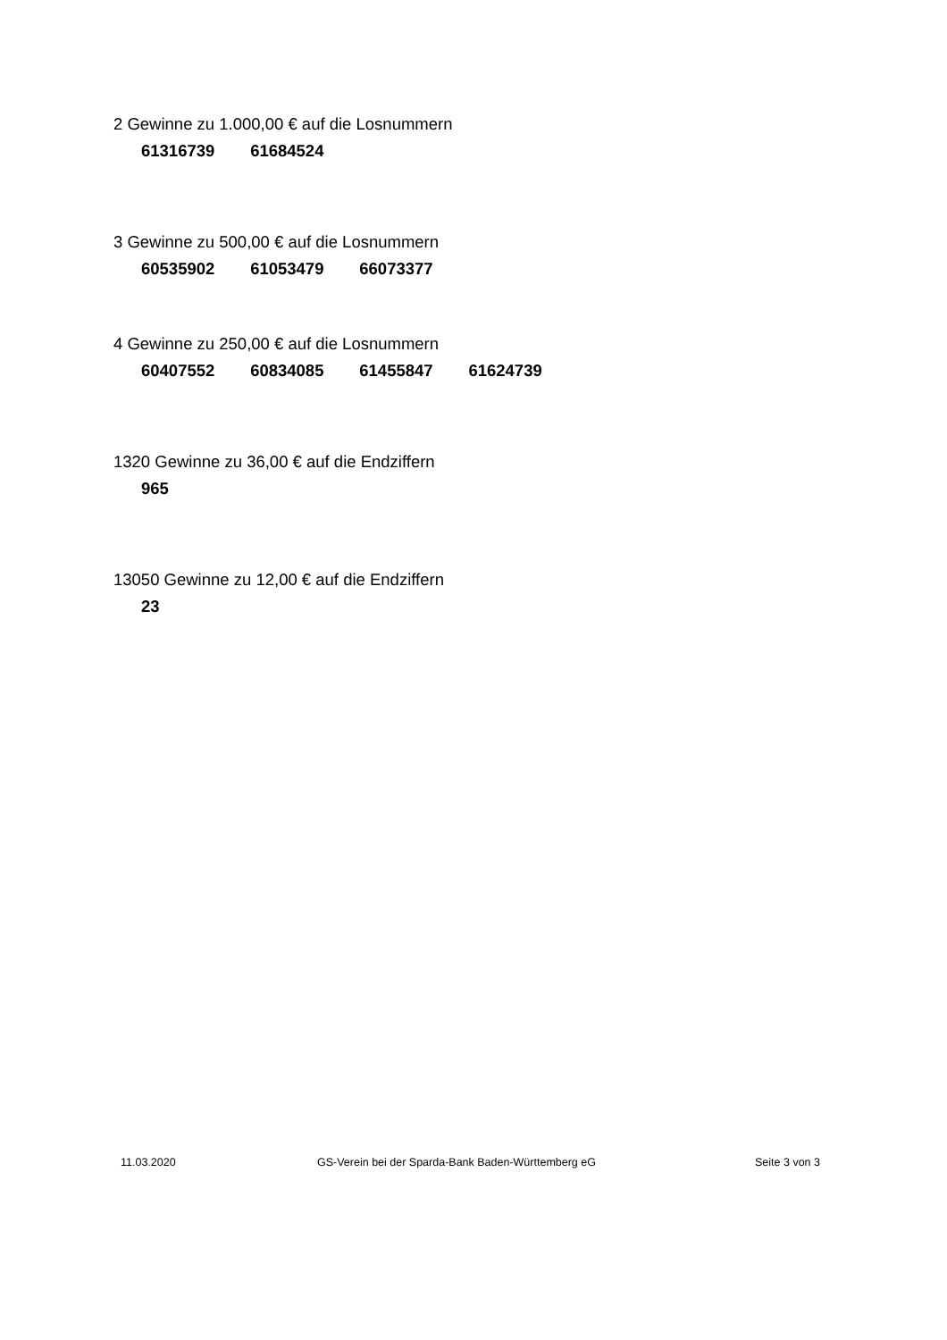2 Gewinne zu 1.000,00 € auf die Losnummern
61316739 61684524
3 Gewinne zu 500,00 € auf die Losnummern
60535902 61053479 66073377
4 Gewinne zu 250,00 € auf die Losnummern
60407552 60834085 61455847 61624739
1320 Gewinne zu 36,00 € auf die Endziffern
965
13050 Gewinne zu 12,00 € auf die Endziffern
23
11.03.2020 GS-Verein bei der Sparda-Bank Baden-Württemberg eG Seite 3 von 3